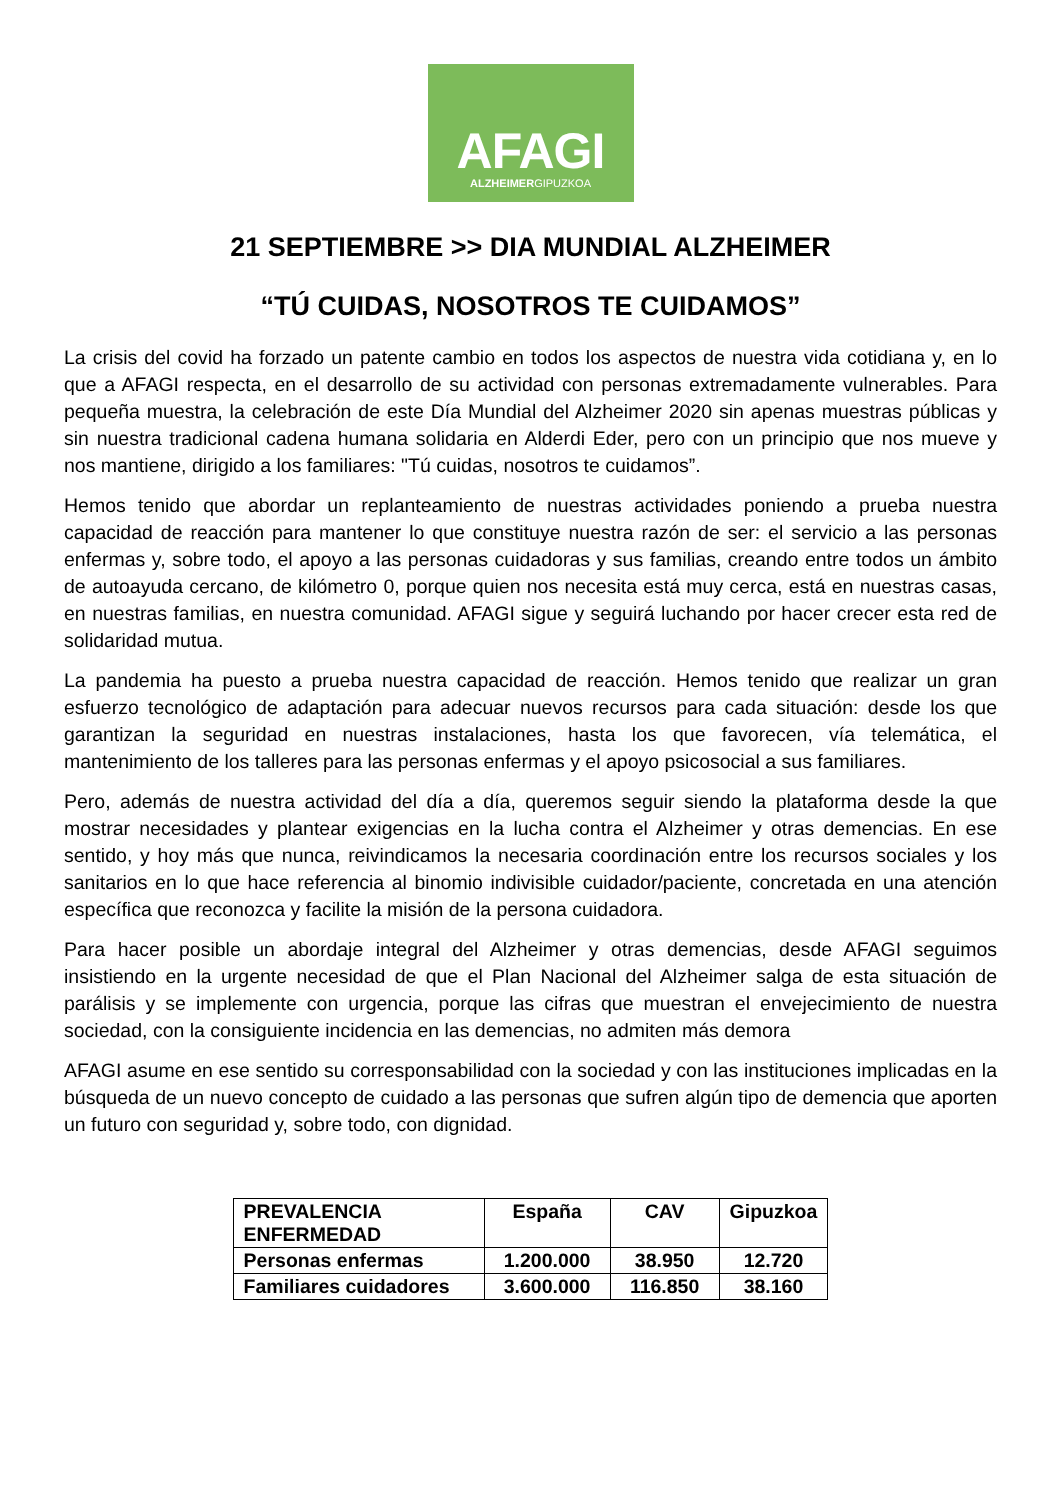AFAGI
ALZHEIMERGIPUZKOA
21 SEPTIEMBRE >> DIA MUNDIAL ALZHEIMER
“TÚ CUIDAS, NOSOTROS TE CUIDAMOS”
La crisis del covid ha forzado un patente cambio en todos los aspectos de nuestra vida cotidiana y, en lo que a AFAGI respecta, en el desarrollo de su actividad con personas extremadamente vulnerables. Para pequeña muestra, la celebración de este Día Mundial del Alzheimer 2020 sin apenas muestras públicas y sin nuestra tradicional cadena humana solidaria en Alderdi Eder, pero con un principio que nos mueve y nos mantiene, dirigido a los familiares: "Tú cuidas, nosotros te cuidamos”.
Hemos tenido que abordar un replanteamiento de nuestras actividades poniendo a prueba nuestra capacidad de reacción para mantener lo que constituye nuestra razón de ser: el servicio a las personas enfermas y, sobre todo, el apoyo a las personas cuidadoras y sus familias, creando entre todos un ámbito de autoayuda cercano, de kilómetro 0, porque quien nos necesita está muy cerca, está en nuestras casas, en nuestras familias, en nuestra comunidad. AFAGI sigue y seguirá luchando por hacer crecer esta red de solidaridad mutua.
La pandemia ha puesto a prueba nuestra capacidad de reacción. Hemos tenido que realizar un gran esfuerzo tecnológico de adaptación para adecuar nuevos recursos para cada situación: desde los que garantizan la seguridad en nuestras instalaciones, hasta los que favorecen, vía telemática, el mantenimiento de los talleres para las personas enfermas y el apoyo psicosocial a sus familiares.
Pero, además de nuestra actividad del día a día, queremos seguir siendo la plataforma desde la que mostrar necesidades y plantear exigencias en la lucha contra el Alzheimer y otras demencias. En ese sentido, y hoy más que nunca, reivindicamos la necesaria coordinación entre los recursos sociales y los sanitarios en lo que hace referencia al binomio indivisible cuidador/paciente, concretada en una atención específica que reconozca y facilite la misión de la persona cuidadora.
Para hacer posible un abordaje integral del Alzheimer y otras demencias, desde AFAGI seguimos insistiendo en la urgente necesidad de que el Plan Nacional del Alzheimer salga de esta situación de parálisis y se implemente con urgencia, porque las cifras que muestran el envejecimiento de nuestra sociedad, con la consiguiente incidencia en las demencias, no admiten más demora
AFAGI asume en ese sentido su corresponsabilidad con la sociedad y con las instituciones implicadas en la búsqueda de un nuevo concepto de cuidado a las personas que sufren algún tipo de demencia que aporten un futuro con seguridad y, sobre todo, con dignidad.
| PREVALENCIA ENFERMEDAD | España | CAV | Gipuzkoa |
| --- | --- | --- | --- |
| Personas enfermas | 1.200.000 | 38.950 | 12.720 |
| Familiares cuidadores | 3.600.000 | 116.850 | 38.160 |